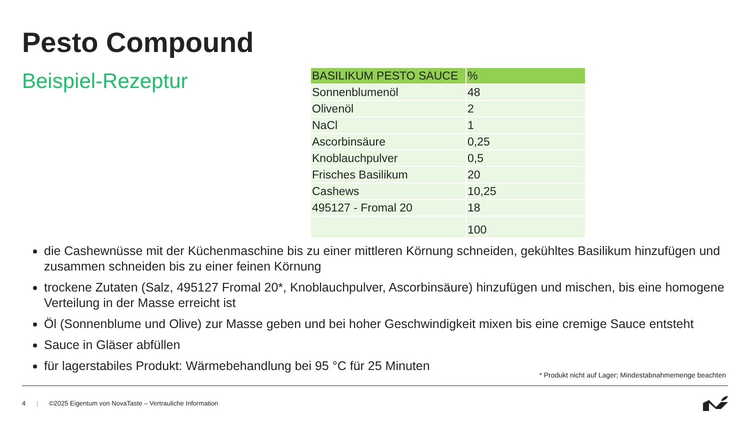Pesto Compound
Beispiel-Rezeptur
| BASILIKUM PESTO SAUCE | % |
| --- | --- |
| Sonnenblumenöl | 48 |
| Olivenöl | 2 |
| NaCl | 1 |
| Ascorbinsäure | 0,25 |
| Knoblauchpulver | 0,5 |
| Frisches Basilikum | 20 |
| Cashews | 10,25 |
| 495127 - Fromal 20 | 18 |
| | 100 |
die Cashewnüsse mit der Küchenmaschine bis zu einer mittleren Körnung schneiden, gekühltes Basilikum hinzufügen und zusammen schneiden bis zu einer feinen Körnung
trockene Zutaten (Salz, 495127 Fromal 20*, Knoblauchpulver, Ascorbinsäure) hinzufügen und mischen, bis eine homogene Verteilung in der Masse erreicht ist
Öl (Sonnenblume und Olive) zur Masse geben und bei hoher Geschwindigkeit mixen bis eine cremige Sauce entsteht
Sauce in Gläser abfüllen
für lagerstabiles Produkt: Wärmebehandlung bei 95 °C für 25 Minuten
* Produkt nicht auf Lager; Mindestabnahmemenge beachten
4 | ©2025 Eigentum von NovaTaste – Vertrauliche Information